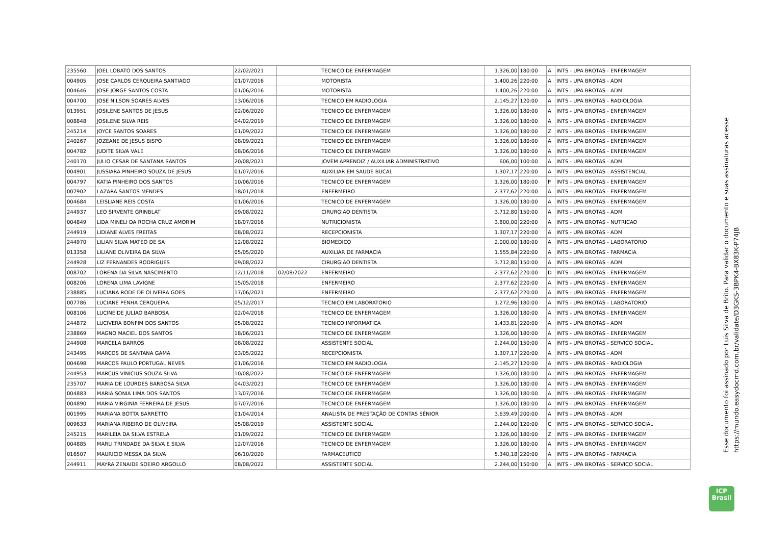| 235560 | JOEL LOBATO DOS SANTOS | 22/02/2021 | | TECNICO DE ENFERMAGEM | 1.326,00 | 180:00 | A | INTS - UPA BROTAS - ENFERMAGEM |
| 004905 | JOSE CARLOS CERQUEIRA SANTIAGO | 01/07/2016 | | MOTORISTA | 1.400,26 | 220:00 | A | INTS - UPA BROTAS - ADM |
| 004646 | JOSE JORGE SANTOS COSTA | 01/06/2016 | | MOTORISTA | 1.400,26 | 220:00 | A | INTS - UPA BROTAS - ADM |
| 004700 | JOSE NILSON SOARES ALVES | 13/06/2016 | | TECNICO EM RADIOLOGIA | 2.145,27 | 120:00 | A | INTS - UPA BROTAS - RADIOLOGIA |
| 013951 | JOSILENE SANTOS DE JESUS | 02/06/2020 | | TECNICO DE ENFERMAGEM | 1.326,00 | 180:00 | A | INTS - UPA BROTAS - ENFERMAGEM |
| 008848 | JOSILENE SILVA REIS | 04/02/2019 | | TECNICO DE ENFERMAGEM | 1.326,00 | 180:00 | A | INTS - UPA BROTAS - ENFERMAGEM |
| 245214 | JOYCE SANTOS SOARES | 01/09/2022 | | TECNICO DE ENFERMAGEM | 1.326,00 | 180:00 | Z | INTS - UPA BROTAS - ENFERMAGEM |
| 240267 | JOZEANE DE JESUS BISPO | 08/09/2021 | | TECNICO DE ENFERMAGEM | 1.326,00 | 180:00 | A | INTS - UPA BROTAS - ENFERMAGEM |
| 004782 | JUDITE SILVA VALE | 08/06/2016 | | TECNICO DE ENFERMAGEM | 1.326,00 | 180:00 | A | INTS - UPA BROTAS - ENFERMAGEM |
| 240170 | JULIO CESAR DE SANTANA SANTOS | 20/08/2021 | | JOVEM APRENDIZ / AUXILIAR ADMINISTRATIVO | 606,00 | 100:00 | A | INTS - UPA BROTAS - ADM |
| 004901 | JUSSIARA PINHEIRO SOUZA DE JESUS | 01/07/2016 | | AUXILIAR EM SAUDE BUCAL | 1.307,17 | 220:00 | A | INTS - UPA BROTAS - ASSISTENCIAL |
| 004797 | KATIA PINHEIRO DOS SANTOS | 10/06/2016 | | TECNICO DE ENFERMAGEM | 1.326,00 | 180:00 | P | INTS - UPA BROTAS - ENFERMAGEM |
| 007902 | LAZARA SANTOS MENDES | 18/01/2018 | | ENFERMEIRO | 2.377,62 | 220:00 | A | INTS - UPA BROTAS - ENFERMAGEM |
| 004684 | LEISLIANE REIS COSTA | 01/06/2016 | | TECNICO DE ENFERMAGEM | 1.326,00 | 180:00 | A | INTS - UPA BROTAS - ENFERMAGEM |
| 244937 | LEO SIRVENTE GRINBLAT | 09/08/2022 | | CIRURGIAO DENTISTA | 3.712,80 | 150:00 | A | INTS - UPA BROTAS - ADM |
| 004849 | LIDA MINELI DA ROCHA CRUZ AMORIM | 18/07/2016 | | NUTRICIONISTA | 3.800,00 | 220:00 | A | INTS - UPA BROTAS - NUTRICAO |
| 244919 | LIDIANE ALVES FREITAS | 08/08/2022 | | RECEPCIONISTA | 1.307,17 | 220:00 | A | INTS - UPA BROTAS - ADM |
| 244970 | LILIAN SILVA MATEO DE SA | 12/08/2022 | | BIOMEDICO | 2.000,00 | 180:00 | A | INTS - UPA BROTAS - LABORATORIO |
| 013358 | LILIANE OLIVEIRA DA SILVA | 05/05/2020 | | AUXILIAR DE FARMACIA | 1.555,84 | 220:00 | A | INTS - UPA BROTAS - FARMACIA |
| 244928 | LIZ FERNANDES RODRIGUES | 09/08/2022 | | CIRURGIAO DENTISTA | 3.712,80 | 150:00 | A | INTS - UPA BROTAS - ADM |
| 008702 | LORENA DA SILVA NASCIMENTO | 12/11/2018 | 02/08/2022 | ENFERMEIRO | 2.377,62 | 220:00 | D | INTS - UPA BROTAS - ENFERMAGEM |
| 008206 | LORENA LIMA LAVIGNE | 15/05/2018 | | ENFERMEIRO | 2.377,62 | 220:00 | A | INTS - UPA BROTAS - ENFERMAGEM |
| 238885 | LUCIANA RODE DE OLIVEIRA GOES | 17/06/2021 | | ENFERMEIRO | 2.377,62 | 220:00 | A | INTS - UPA BROTAS - ENFERMAGEM |
| 007786 | LUCIANE PENHA CERQUEIRA | 05/12/2017 | | TECNICO EM LABORATORIO | 1.272,96 | 180:00 | A | INTS - UPA BROTAS - LABORATORIO |
| 008106 | LUCINEIDE JULIAO BARBOSA | 02/04/2018 | | TECNICO DE ENFERMAGEM | 1.326,00 | 180:00 | A | INTS - UPA BROTAS - ENFERMAGEM |
| 244872 | LUCIVERA BONFIM DOS SANTOS | 05/08/2022 | | TECNICO INFORMATICA | 1.433,81 | 220:00 | A | INTS - UPA BROTAS - ADM |
| 238869 | MAGNO MACIEL DOS SANTOS | 18/06/2021 | | TECNICO DE ENFERMAGEM | 1.326,00 | 180:00 | A | INTS - UPA BROTAS - ENFERMAGEM |
| 244908 | MARCELA BARROS | 08/08/2022 | | ASSISTENTE SOCIAL | 2.244,00 | 150:00 | A | INTS - UPA BROTAS - SERVICO SOCIAL |
| 243495 | MARCOS DE SANTANA GAMA | 03/05/2022 | | RECEPCIONISTA | 1.307,17 | 220:00 | A | INTS - UPA BROTAS - ADM |
| 004698 | MARCOS PAULO PORTUGAL NEVES | 01/06/2016 | | TECNICO EM RADIOLOGIA | 2.145,27 | 120:00 | A | INTS - UPA BROTAS - RADIOLOGIA |
| 244953 | MARCUS VINICIUS SOUZA SILVA | 10/08/2022 | | TECNICO DE ENFERMAGEM | 1.326,00 | 180:00 | A | INTS - UPA BROTAS - ENFERMAGEM |
| 235707 | MARIA DE LOURDES BARBOSA SILVA | 04/03/2021 | | TECNICO DE ENFERMAGEM | 1.326,00 | 180:00 | A | INTS - UPA BROTAS - ENFERMAGEM |
| 004883 | MARIA SONIA LIMA DOS SANTOS | 13/07/2016 | | TECNICO DE ENFERMAGEM | 1.326,00 | 180:00 | A | INTS - UPA BROTAS - ENFERMAGEM |
| 004890 | MARIA VIRGINIA FERREIRA DE JESUS | 07/07/2016 | | TECNICO DE ENFERMAGEM | 1.326,00 | 180:00 | A | INTS - UPA BROTAS - ENFERMAGEM |
| 001995 | MARIANA BOTTA BARRETTO | 01/04/2014 | | ANALISTA DE PRESTAÇÃO DE CONTAS SÊNIOR | 3.639,49 | 200:00 | A | INTS - UPA BROTAS - ADM |
| 009633 | MARIANA RIBEIRO DE OLIVEIRA | 05/08/2019 | | ASSISTENTE SOCIAL | 2.244,00 | 120:00 | C | INTS - UPA BROTAS - SERVICO SOCIAL |
| 245215 | MARILEIA DA SILVA ESTRELA | 01/09/2022 | | TECNICO DE ENFERMAGEM | 1.326,00 | 180:00 | Z | INTS - UPA BROTAS - ENFERMAGEM |
| 004885 | MARLI TRINDADE DA SILVA E SILVA | 12/07/2016 | | TECNICO DE ENFERMAGEM | 1.326,00 | 180:00 | A | INTS - UPA BROTAS - ENFERMAGEM |
| 016507 | MAURICIO MESSA DA SILVA | 06/10/2020 | | FARMACEUTICO | 5.340,18 | 220:00 | A | INTS - UPA BROTAS - FARMACIA |
| 244911 | MAYRA ZENAIDE SOEIRO ARGOLLO | 08/08/2022 | | ASSISTENTE SOCIAL | 2.244,00 | 150:00 | A | INTS - UPA BROTAS - SERVICO SOCIAL |
Esse documento foi assinado por Luis Silva de Brito. Para validar o documento e suas assinaturas acesse
https://mundo.easydocmd.com.br/validate/D3GKS-3BPK4-BX83K-P74JB
ICP
Brasil